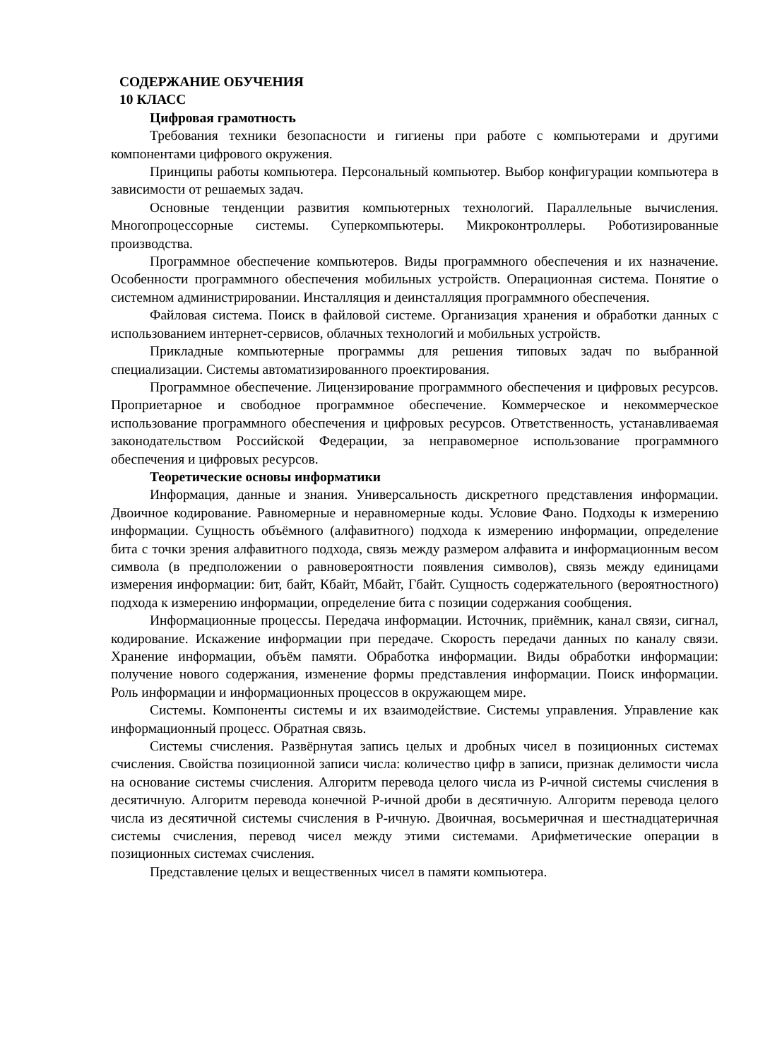СОДЕРЖАНИЕ ОБУЧЕНИЯ
10 КЛАСС
Цифровая грамотность
Требования техники безопасности и гигиены при работе с компьютерами и другими компонентами цифрового окружения.
Принципы работы компьютера. Персональный компьютер. Выбор конфигурации компьютера в зависимости от решаемых задач.
Основные тенденции развития компьютерных технологий. Параллельные вычисления. Многопроцессорные системы. Суперкомпьютеры. Микроконтроллеры. Роботизированные производства.
Программное обеспечение компьютеров. Виды программного обеспечения и их назначение. Особенности программного обеспечения мобильных устройств. Операционная система. Понятие о системном администрировании. Инсталляция и деинсталляция программного обеспечения.
Файловая система. Поиск в файловой системе. Организация хранения и обработки данных с использованием интернет-сервисов, облачных технологий и мобильных устройств.
Прикладные компьютерные программы для решения типовых задач по выбранной специализации. Системы автоматизированного проектирования.
Программное обеспечение. Лицензирование программного обеспечения и цифровых ресурсов. Проприетарное и свободное программное обеспечение. Коммерческое и некоммерческое использование программного обеспечения и цифровых ресурсов. Ответственность, устанавливаемая законодательством Российской Федерации, за неправомерное использование программного обеспечения и цифровых ресурсов.
Теоретические основы информатики
Информация, данные и знания. Универсальность дискретного представления информации. Двоичное кодирование. Равномерные и неравномерные коды. Условие Фано. Подходы к измерению информации. Сущность объёмного (алфавитного) подхода к измерению информации, определение бита с точки зрения алфавитного подхода, связь между размером алфавита и информационным весом символа (в предположении о равновероятности появления символов), связь между единицами измерения информации: бит, байт, Кбайт, Мбайт, Гбайт. Сущность содержательного (вероятностного) подхода к измерению информации, определение бита с позиции содержания сообщения.
Информационные процессы. Передача информации. Источник, приёмник, канал связи, сигнал, кодирование. Искажение информации при передаче. Скорость передачи данных по каналу связи. Хранение информации, объём памяти. Обработка информации. Виды обработки информации: получение нового содержания, изменение формы представления информации. Поиск информации. Роль информации и информационных процессов в окружающем мире.
Системы. Компоненты системы и их взаимодействие. Системы управления. Управление как информационный процесс. Обратная связь.
Системы счисления. Развёрнутая запись целых и дробных чисел в позиционных системах счисления. Свойства позиционной записи числа: количество цифр в записи, признак делимости числа на основание системы счисления. Алгоритм перевода целого числа из P-ичной системы счисления в десятичную. Алгоритм перевода конечной P-ичной дроби в десятичную. Алгоритм перевода целого числа из десятичной системы счисления в P-ичную. Двоичная, восьмеричная и шестнадцатеричная системы счисления, перевод чисел между этими системами. Арифметические операции в позиционных системах счисления.
Представление целых и вещественных чисел в памяти компьютера.